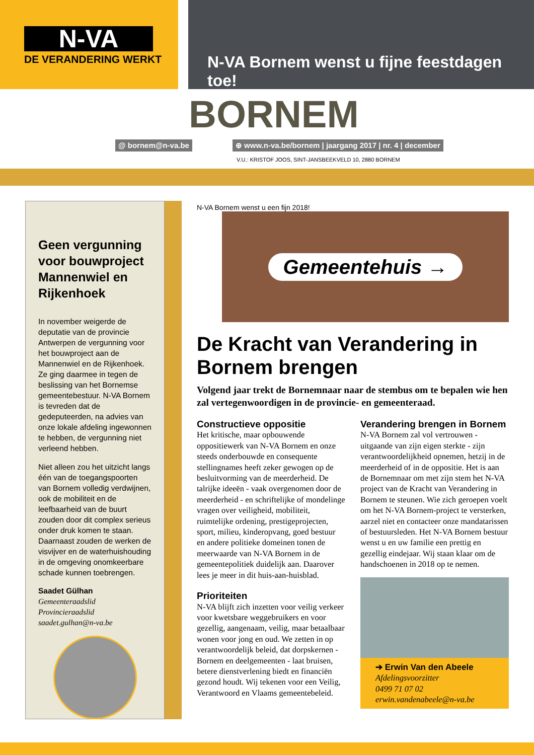N-VA
DE VERANDERING WERKT
N-VA Bornem wenst u fijne feestdagen toe!
BORNEM
@ bornem@n-va.be ⊕ www.n-va.be/bornem | jaargang 2017 | nr. 4 | december
V.U.: KRISTOF JOOS, SINT-JANSBEEKVELD 10, 2880 BORNEM
Geen vergunning voor bouwproject Mannenwiel en Rijkenhoek
In november weigerde de deputatie van de provincie Antwerpen de vergunning voor het bouwproject aan de Mannenwiel en de Rijkenhoek. Ze ging daarmee in tegen de beslissing van het Bornemse gemeentebestuur. N-VA Bornem is tevreden dat de gedeputeerden, na advies van onze lokale afdeling ingewonnen te hebben, de vergunning niet verleend hebben.
Niet alleen zou het uitzicht langs één van de toegangspoorten van Bornem volledig verdwijnen, ook de mobiliteit en de leefbaarheid van de buurt zouden door dit complex serieus onder druk komen te staan. Daarnaast zouden de werken de visvijver en de waterhuishouding in de omgeving onomkeerbare schade kunnen toebrengen.
Saadet Gülhan
Gemeenteraadslid
Provincieraadslid
saadet.gulhan@n-va.be
N-VA Bornem wenst u een fijn 2018!
Gemeentehuis →
De Kracht van Verandering in Bornem brengen
Volgend jaar trekt de Bornemnaar naar de stembus om te bepalen wie hen zal vertegenwoordigen in de provincie- en gemeenteraad.
Constructieve oppositie
Het kritische, maar opbouwende oppositiewerk van N-VA Bornem en onze steeds onderbouwde en consequente stellingnames heeft zeker gewogen op de besluitvorming van de meerderheid. De talrijke ideeën - vaak overgenomen door de meerderheid - en schriftelijke of mondelinge vragen over veiligheid, mobiliteit, ruimtelijke ordening, prestigeprojecten, sport, milieu, kinderopvang, goed bestuur en andere politieke domeinen tonen de meerwaarde van N-VA Bornem in de gemeentepolitiek duidelijk aan. Daarover lees je meer in dit huis-aan-huisblad.
Prioriteiten
N-VA blijft zich inzetten voor veilig verkeer voor kwetsbare weggebruikers en voor gezellig, aangenaam, veilig, maar betaalbaar wonen voor jong en oud. We zetten in op verantwoordelijk beleid, dat dorpskernen - Bornem en deelgemeenten - laat bruisen, betere dienstverlening biedt en financiën gezond houdt. Wij tekenen voor een Veilig, Verantwoord en Vlaams gemeentebeleid.
Verandering brengen in Bornem
N-VA Bornem zal vol vertrouwen - uitgaande van zijn eigen sterkte - zijn verantwoordelijkheid opnemen, hetzij in de meerderheid of in de oppositie. Het is aan de Bornemnaar om met zijn stem het N-VA project van de Kracht van Verandering in Bornem te steunen. Wie zich geroepen voelt om het N-VA Bornem-project te versterken, aarzel niet en contacteer onze mandatarissen of bestuursleden. Het N-VA Bornem bestuur wenst u en uw familie een prettig en gezellig eindejaar. Wij staan klaar om de handschoenen in 2018 op te nemen.
➔ Erwin Van den Abeele
Afdelingsvoorzitter
0499 71 07 02
erwin.vandenabeele@n-va.be